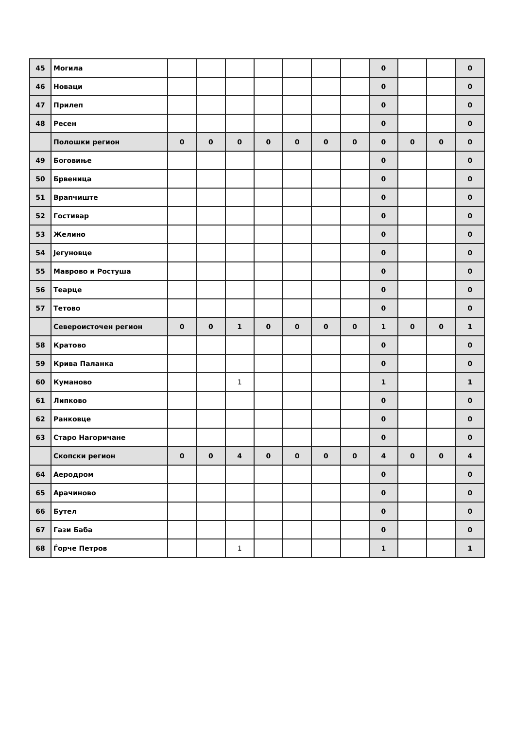| 45 | Могила | | | | | | | | 0 | | | 0 |
| 46 | Новаци | | | | | | | | 0 | | | 0 |
| 47 | Прилеп | | | | | | | | 0 | | | 0 |
| 48 | Ресен | | | | | | | | 0 | | | 0 |
| | Полошки регион | 0 | 0 | 0 | 0 | 0 | 0 | 0 | 0 | 0 | 0 | 0 |
| 49 | Боговиње | | | | | | | | 0 | | | 0 |
| 50 | Брвеница | | | | | | | | 0 | | | 0 |
| 51 | Врапчиште | | | | | | | | 0 | | | 0 |
| 52 | Гостивар | | | | | | | | 0 | | | 0 |
| 53 | Желино | | | | | | | | 0 | | | 0 |
| 54 | Јегуновце | | | | | | | | 0 | | | 0 |
| 55 | Маврово и Ростуша | | | | | | | | 0 | | | 0 |
| 56 | Теарце | | | | | | | | 0 | | | 0 |
| 57 | Тетово | | | | | | | | 0 | | | 0 |
| | Североисточен регион | 0 | 0 | 1 | 0 | 0 | 0 | 0 | 1 | 0 | 0 | 1 |
| 58 | Кратово | | | | | | | | 0 | | | 0 |
| 59 | Крива Паланка | | | | | | | | 0 | | | 0 |
| 60 | Куманово | | | 1 | | | | | 1 | | | 1 |
| 61 | Липково | | | | | | | | 0 | | | 0 |
| 62 | Ранковце | | | | | | | | 0 | | | 0 |
| 63 | Старо Нагоричане | | | | | | | | 0 | | | 0 |
| | Скопски регион | 0 | 0 | 4 | 0 | 0 | 0 | 0 | 4 | 0 | 0 | 4 |
| 64 | Аеродром | | | | | | | | 0 | | | 0 |
| 65 | Арачиново | | | | | | | | 0 | | | 0 |
| 66 | Бутел | | | | | | | | 0 | | | 0 |
| 67 | Гази Баба | | | | | | | | 0 | | | 0 |
| 68 | Ѓорче Петров | | | 1 | | | | | 1 | | | 1 |